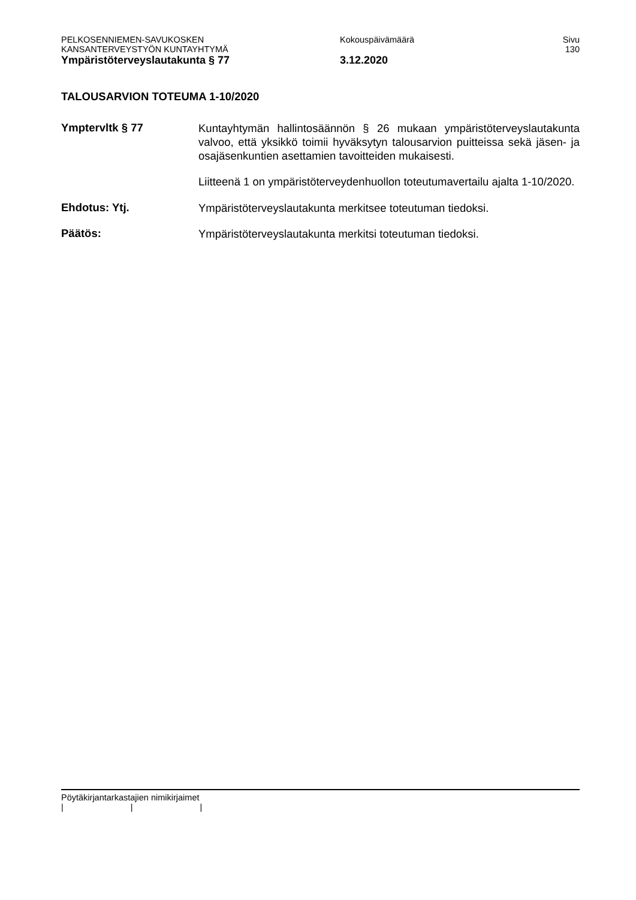PELKOSENNIEMEN-SAVUKOSKEN Kokouspäivämäärä Sivu
KANSANTERVEYSTYÖN KUNTAYHTYMÄ 130
Ympäristöterveyslautakunta § 77 3.12.2020
TALOUSARVION TOTEUMA 1-10/2020
Ymptervltk § 77
Kuntayhtymän hallintosäännön § 26 mukaan ympäristöterveyslautakunta valvoo, että yksikkö toimii hyväksytyn talousarvion puitteissa sekä jäsen- ja osajäsenkuntien asettamien tavoitteiden mukaisesti.
Liitteenä 1 on ympäristöterveydenhuollon toteutumavertailu ajalta 1-10/2020.
Ehdotus: Ytj.
Ympäristöterveyslautakunta merkitsee toteutuman tiedoksi.
Päätös:
Ympäristöterveyslautakunta merkitsi toteutuman tiedoksi.
Pöytäkirjantarkastajien nimikirjaimet
| | |